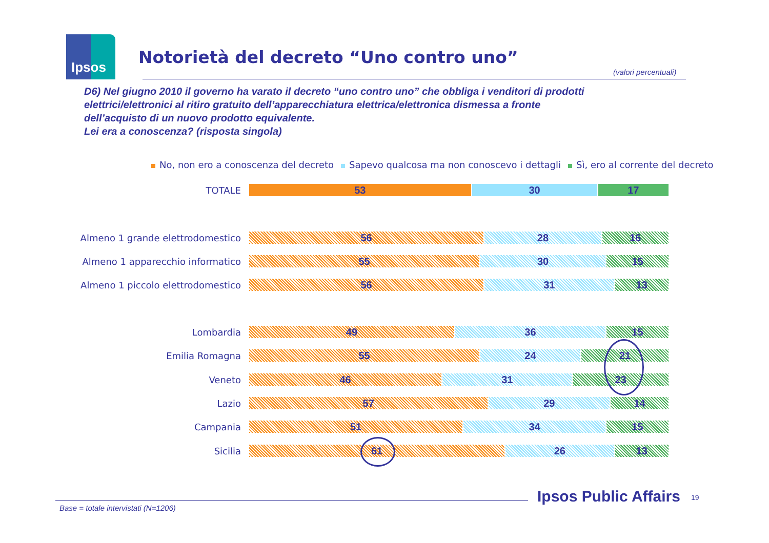Ipsos
Notorietà del decreto “Uno contro uno”
(valori percentuali)
D6) Nel giugno 2010 il governo ha varato il decreto “uno contro uno” che obbliga i venditori di prodotti
elettrici/elettronici al ritiro gratuito dell’apparecchiatura elettrica/elettronica dismessa a fronte
dell’acquisto di un nuovo prodotto equivalente.
Lei era a conoscenza? (risposta singola)
No, non ero a conoscenza del decreto Sapevo qualcosa ma non conoscevo i dettagli Sì, ero al corrente del decreto
TOTALE
53 30 17
Almeno 1 grande elettrodomestico
56 28 16
Almeno 1 apparecchio informatico
55 30 15
Almeno 1 piccolo elettrodomestico
56 31 13
Lombardia
49 36 15
Emilia Romagna
55 24 21
Veneto
46 31 23
Lazio
57 29 14
Campania
51 34 15
Sicilia
61 26 13
Base = totale intervistati (N=1206)
Ipsos Public Affairs 19